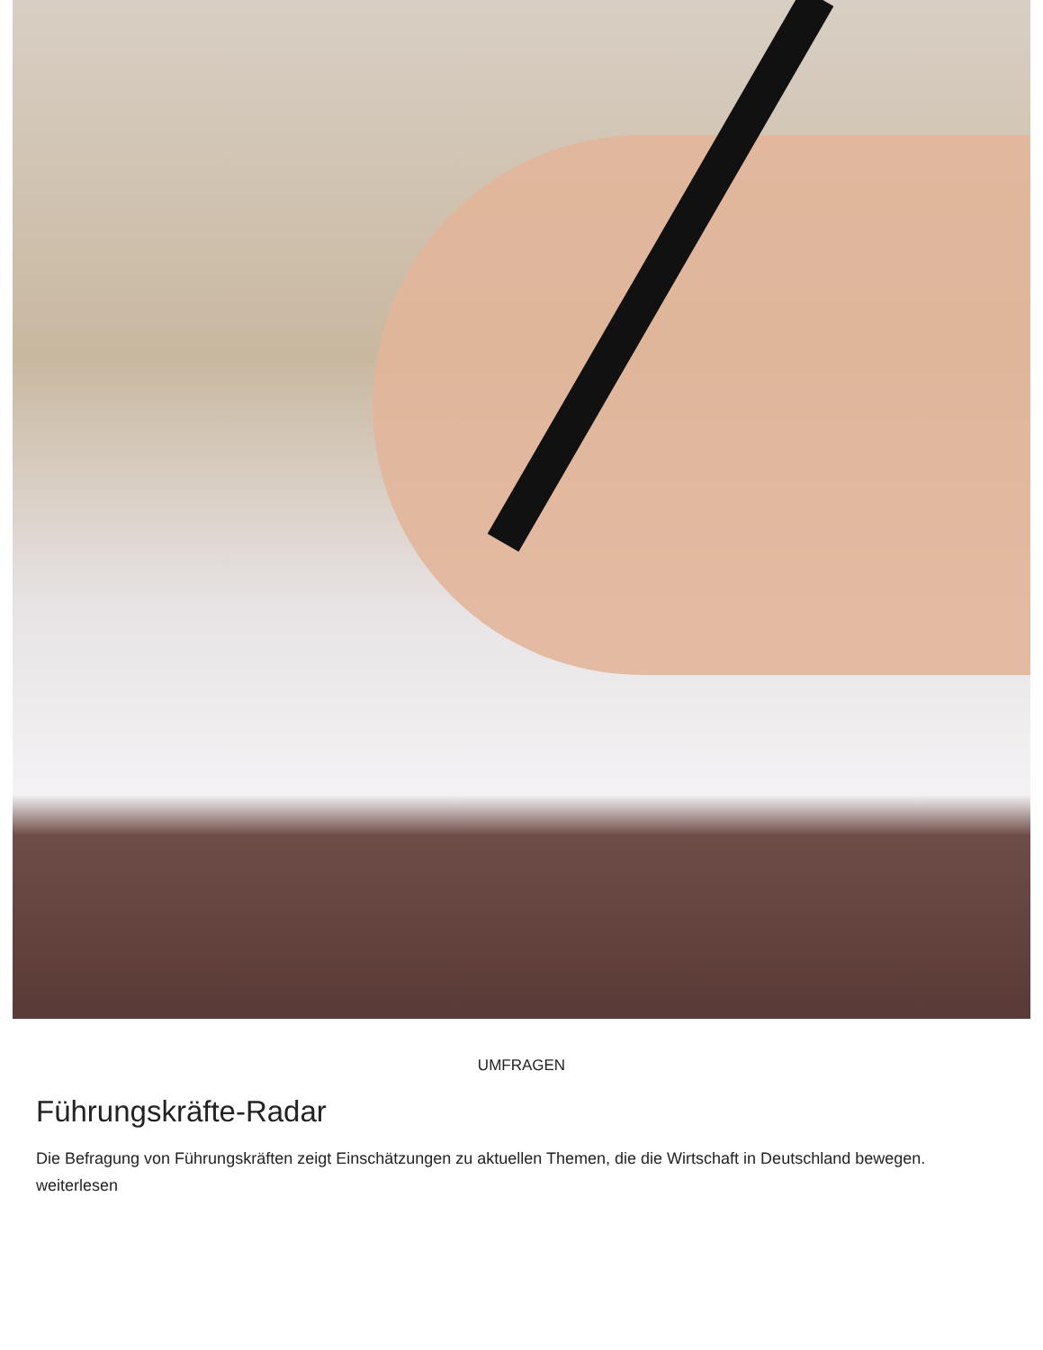UMFRAGEN
Führungskräfte-Radar
Die Befragung von Führungskräften zeigt Einschätzungen zu aktuellen Themen, die die Wirtschaft in Deutschland bewegen. weiterlesen